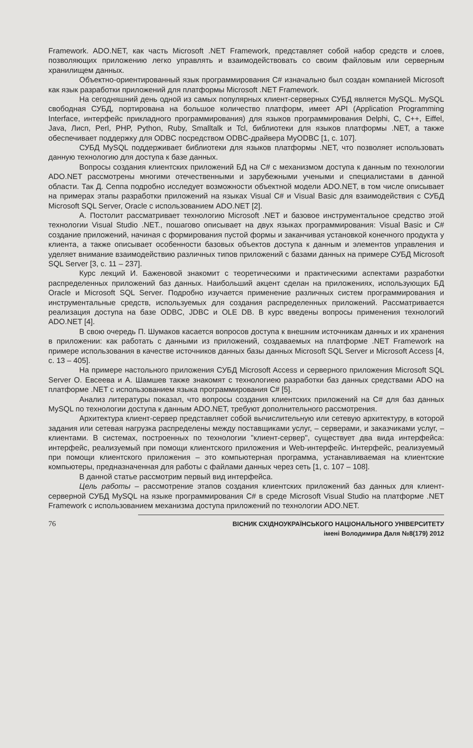Framework. ADO.NET, как часть Microsoft .NET Framework, представляет собой набор средств и слоев, позволяющих приложению легко управлять и взаимодействовать со своим файловым или серверным хранилищем данных.
Объектно-ориентированный язык программирования C# изначально был создан компанией Microsoft как язык разработки приложений для платформы Microsoft .NET Framework.
На сегодняшний день одной из самых популярных клиент-серверных СУБД является MySQL. MySQL свободная СУБД, портирована на большое количество платформ, имеет API (Application Programming Interface, интерфейс прикладного программирования) для языков программирования Delphi, C, C++, Eiffel, Java, Лисп, Perl, PHP, Python, Ruby, Smalltalk и Tcl, библиотеки для языков платформы .NET, а также обеспечивает поддержку для ODBC посредством ODBC-драйвера MyODBC [1, с. 107].
СУБД MySQL поддерживает библиотеки для языков платформы .NET, что позволяет использовать данную технологию для доступа к базе данных.
Вопросы создания клиентских приложений БД на C# с механизмом доступа к данным по технологии ADO.NET рассмотрены многими отечественными и зарубежными учеными и специалистами в данной области. Так Д. Сеппа подробно исследует возможности объектной модели ADO.NET, в том числе описывает на примерах этапы разработки приложений на языках Visual C# и Visual Basic для взаимодействия с СУБД Microsoft SQL Server, Oracle с использованием ADO.NET [2].
А. Постолит рассматривает технологию Microsoft .NET и базовое инструментальное средство этой технологии Visual Studio .NET., пошагово описывает на двух языках программирования: Visual Basic и C# создание приложений, начиная с формирования пустой формы и заканчивая установкой конечного продукта у клиента, а также описывает особенности базовых объектов доступа к данным и элементов управления и уделяет внимание взаимодействию различных типов приложений с базами данных на примере СУБД Microsoft SQL Server [3, с. 11 – 237].
Курс лекций И. Баженовой знакомит с теоретическими и практическими аспектами разработки распределенных приложений баз данных. Наибольший акцент сделан на приложениях, использующих БД Oracle и Microsoft SQL Server. Подробно изучается применение различных систем программирования и инструментальные средств, используемых для создания распределенных приложений. Рассматривается реализация доступа на базе ODBC, JDBC и OLE DB. В курс введены вопросы применения технологий ADO.NET [4].
В свою очередь П. Шумаков касается вопросов доступа к внешним источникам данных и их хранения в приложении: как работать с данными из приложений, создаваемых на платформе .NET Framework на примере использования в качестве источников данных базы данных Microsoft SQL Server и Microsoft Access [4, с. 13 – 405].
На примере настольного приложения СУБД Microsoft Access и серверного приложения Microsoft SQL Server О. Евсеева и А. Шамшев также знакомят с технологиею разработки баз данных средствами ADO на платформе .NET с использованием языка программирования C# [5].
Анализ литературы показал, что вопросы создания клиентских приложений на C# для баз данных MySQL по технологии доступа к данным ADO.NET, требуют дополнительного рассмотрения.
Архитектура клиент-сервер представляет собой вычислительную или сетевую архитектуру, в которой задания или сетевая нагрузка распределены между поставщиками услуг, – серверами, и заказчиками услуг, – клиентами. В системах, построенных по технологии "клиент-сервер", существует два вида интерфейса: интерфейс, реализуемый при помощи клиентского приложения и Web-интерфейс. Интерфейс, реализуемый при помощи клиентского приложения – это компьютерная программа, устанавливаемая на клиентские компьютеры, предназначенная для работы с файлами данных через сеть [1, с. 107 – 108].
В данной статье рассмотрим первый вид интерфейса.
Цель работы – рассмотрение этапов создания клиентских приложений баз данных для клиент-серверной СУБД MySQL на языке программирования C# в среде Microsoft Visual Studio на платформе .NET Framework с использованием механизма доступа приложений по технологии ADO.NET.
76
ВІСНИК СХІДНОУКРАЇНСЬКОГО НАЦІОНАЛЬНОГО УНІВЕРСИТЕТУ
імені Володимира Даля №8(179) 2012